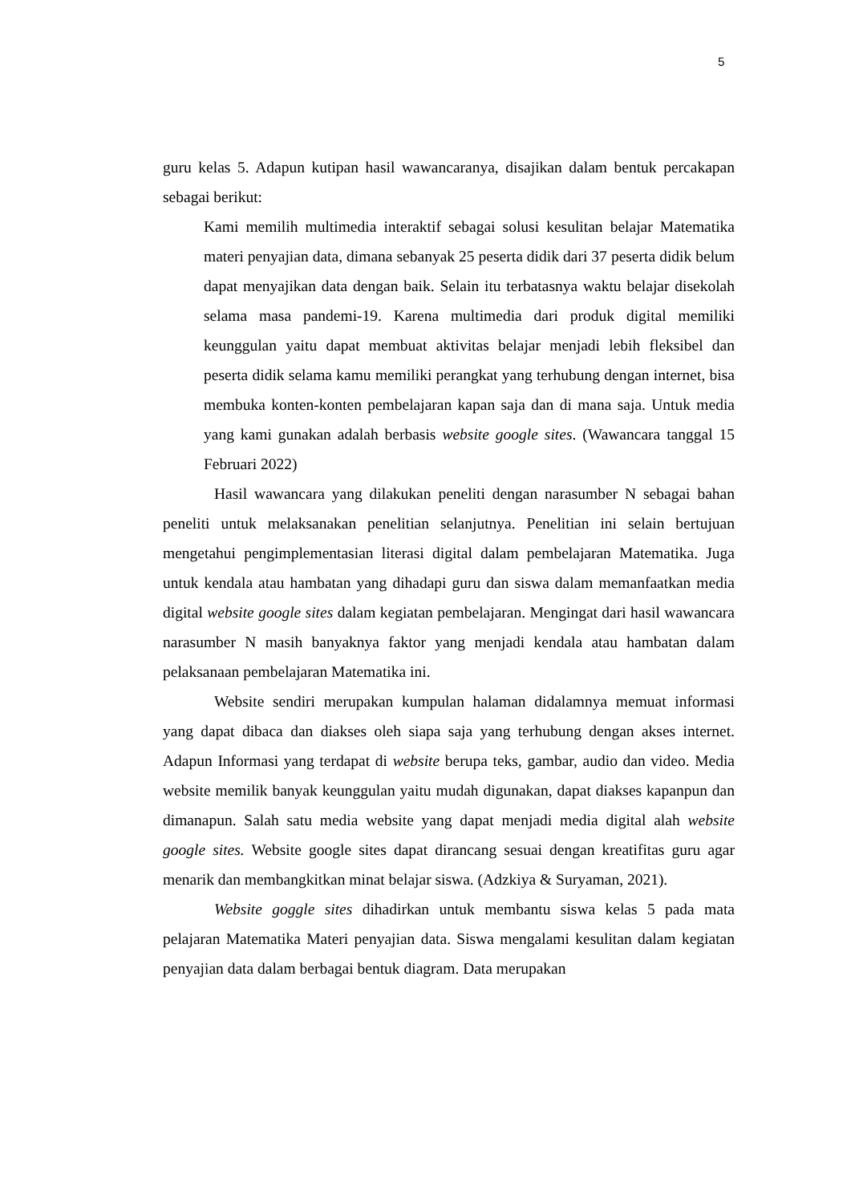5
guru kelas 5. Adapun kutipan hasil wawancaranya, disajikan dalam bentuk percakapan sebagai berikut:
Kami memilih multimedia interaktif sebagai solusi kesulitan belajar Matematika materi penyajian data, dimana sebanyak 25 peserta didik dari 37 peserta didik belum dapat menyajikan data dengan baik. Selain itu terbatasnya waktu belajar disekolah selama masa pandemi-19. Karena multimedia dari produk digital memiliki keunggulan yaitu dapat membuat aktivitas belajar menjadi lebih fleksibel dan peserta didik selama kamu memiliki perangkat yang terhubung dengan internet, bisa membuka konten-konten pembelajaran kapan saja dan di mana saja. Untuk media yang kami gunakan adalah berbasis website google sites. (Wawancara tanggal 15 Februari 2022)
Hasil wawancara yang dilakukan peneliti dengan narasumber N sebagai bahan peneliti untuk melaksanakan penelitian selanjutnya. Penelitian ini selain bertujuan mengetahui pengimplementasian literasi digital dalam pembelajaran Matematika. Juga untuk kendala atau hambatan yang dihadapi guru dan siswa dalam memanfaatkan media digital website google sites dalam kegiatan pembelajaran. Mengingat dari hasil wawancara narasumber N masih banyaknya faktor yang menjadi kendala atau hambatan dalam pelaksanaan pembelajaran Matematika ini.
Website sendiri merupakan kumpulan halaman didalamnya memuat informasi yang dapat dibaca dan diakses oleh siapa saja yang terhubung dengan akses internet. Adapun Informasi yang terdapat di website berupa teks, gambar, audio dan video. Media website memilik banyak keunggulan yaitu mudah digunakan, dapat diakses kapanpun dan dimanapun. Salah satu media website yang dapat menjadi media digital alah website google sites. Website google sites dapat dirancang sesuai dengan kreatifitas guru agar menarik dan membangkitkan minat belajar siswa. (Adzkiya & Suryaman, 2021).
Website goggle sites dihadirkan untuk membantu siswa kelas 5 pada mata pelajaran Matematika Materi penyajian data. Siswa mengalami kesulitan dalam kegiatan penyajian data dalam berbagai bentuk diagram. Data merupakan